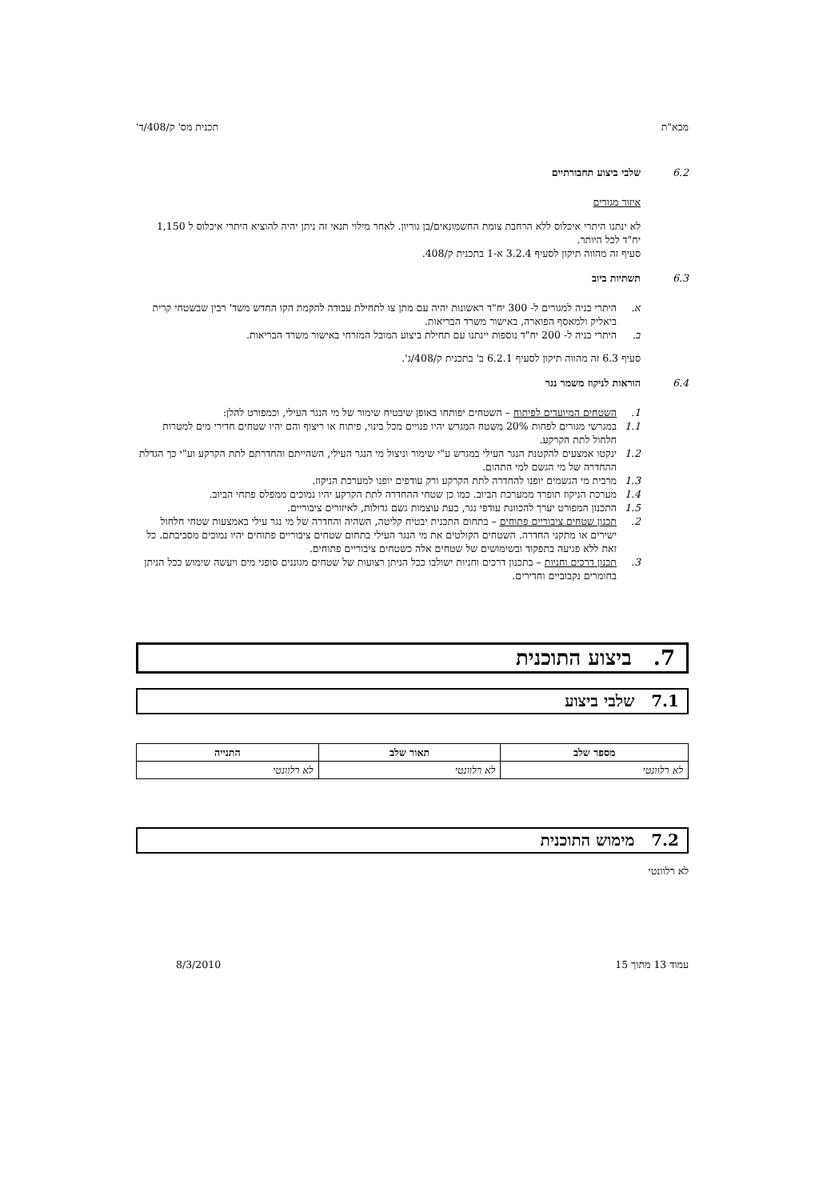מבא"ת תכנית מס' ק/408/ד'
6.2 שלבי ביצוע תחבורתיים
איזור מגורים
לא ינתנו היתרי איכלוס ללא הרחבת צומת החשמונאים/בן גוריון. לאחר מילוי תנאי זה ניתן יהיה להוציא היתרי איכלוס ל 1,150 יח"ד לכל היותר.
סעיף זה מהווה תיקון לסעיף 3.2.4 א-1 בתכנית ק/408.
6.3 תשתיות ביוב
א. היתרי בניה למגורים ל- 300 יח"ד ראשונות יהיה עם מתן צו לתחילת עבודה להקמת הקו החדש משד' רבין שבשטחי קרית ביאליק ולמאסף הפוארה, באישור משרד הבריאות.
ב. היתרי בניה ל- 200 יח"ד נוספות יינתנו עם תחילת ביצוע המובל המזרחי באישור משרד הבריאות.
סעיף 6.3 זה מהווה תיקון לסעיף 6.2.1 ב' בתכנית ק/408/ג'.
6.4 הוראות לניקוז משמר נגר
1. השטחים המיועדים לפיתוח – השטחים יפותחו באופן שיבטיח שימור של מי הנגר העילי, וכמפורט להלן:
1.1 במגרשי מגורים לפחות 20% משטח המגרש יהיו פנויים מכל בינוי, פיתוח או ריצוף והם יהיו שטחים חדירי מים למטרות חלחול לתת הקרקע.
1.2 ינקטו אמצעים להקטנת הנגר העילי במגרש ע"י שימור וניצול מי הנגר העילי, השהייתם והחדרתם לתת הקרקע וע"י כך הגדלת ההחדרה של מי הגשם למי התהום.
1.3 מרבית מי הגשמים יופנו להחדרה לתת הקרקע ורק עודפים יופנו למערכת הניקוז.
1.4 מערכת הניקוז תופרד ממערכת הביוב. כמו כן שטחי ההחדרה לתת הקרקע יהיו נמוכים ממפלס פתחי הביוב.
1.5 התכנון המפורט יערך להכוונת עודפי נגר, בעת עוצמות גשם גדולות, לאיזורים ציבוריים.
2. תכנון שטחים ציבוריים פתוחים – בתחום התכנית יבטיח קליטה, השהיה והחדרה של מי נגר עילי באמצעות שטחי חלחול ישירים או מתקני החדרה. השטחים הקולטים את מי הנגר העילי בתחום שטחים ציבוריים פתוחים יהיו נמוכים מסביבתם. כל זאת ללא פגיעה בתפקוד ובשימושים של שטחים אלה כשטחים ציבוריים פתוחים.
3. תכנון דרכים וחניות – בתכנון דרכים וחניות ישולבו ככל הניתן רצועות של שטחים מגוננים סופגי מים ויעשה שימוש ככל הניתן בחומרים נקבוביים וחדירים.
7. ביצוע התוכנית
7.1 שלבי ביצוע
| מספר שלב | תאור שלב | התנייה |
| --- | --- | --- |
| לא רלוונטי | לא רלוונטי | לא רלוונטי |
7.2 מימוש התוכנית
לא רלוונטי
עמוד 13 מתוך 15 8/3/2010